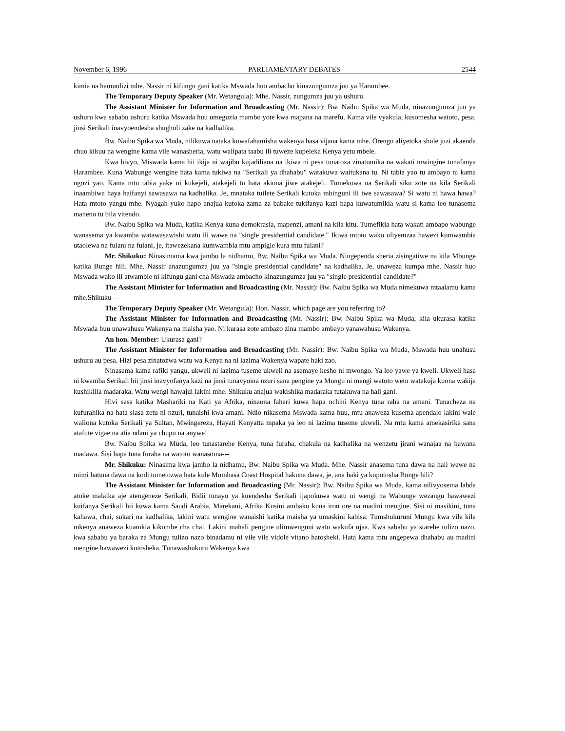November 6, 1996 PARLIAMENTARY DEBATES 2544
kimia na hamuulizi mhe. Nassir ni kifungu gani katika Mswada huo ambacho kinazungumza juu ya Harambee.
The Temporary Deputy Speaker (Mr. Wetangula): Mhe. Nassir, zungumza juu ya ushuru.
The Assistant Minister for Information and Broadcasting (Mr. Nassir): Bw. Naibu Spika wa Muda, ninazungumza juu ya ushuru kwa sababu ushuru katika Mswada huu umeguzia mambo yote kwa mapana na marefu. Kama vile vyakula, kusomesha watoto, pesa, jinsi Serikali inavyoendesha shughuli zake na kadhalika.
Bw. Naibu Spika wa Muda, nilikuwa nataka kuwafahamisha wakenya hasa vijana kama mhe. Orengo aliyetoka shule juzi akaenda chuo kikuu na wengine kama vile wanasheria, watu walipata taabu ili tuweze kupeleka Kenya yetu mbele.
Kwa hivyo, Miswada kama hii ikija ni wajibu kujadiliana na ikiwa ni pesa tunatoza zinatumika na wakati mwingine tunafanya Harambee. Kuna Wabunge wengine hata kama tukiwa na "Serikali ya dhahabu" watakuwa waitukana tu. Ni tabia yao tu ambayo ni kama ngozi yao. Kama mtu tabia yake ni kukejeli, atakejeli tu hata akiona jiwe atakejeli. Tumekuwa na Serikali siku zote na kila Serikali inaambiwa haya haifanyi sawasawa na kadhalika. Je, mnataka tuilete Serikali kutoka mbinguni ili iwe sawasawa? Si watu ni hawa hawa? Hata mtoto yangu mhe. Nyagah yuko hapo anajua kutoka zama za babake tukifanya kazi hapa kuwatumikia watu si kama leo tunasema maneno tu bila vitendo.
Bw. Naibu Spika wa Muda, katika Kenya kuna demokrasia, mapenzi, amani na kila kitu. Tumefikia hata wakati ambapo wabunge wanasema ya kwamba watawasawishi watu ili wawe na "single presidential candidate." Ikiwa mtoto wako uliyemzaa hawezi kumwambia utaolewa na fulani na fulani, je, itawezekana kumwambia mtu ampigie kura mtu fulani?
Mr. Shikuku: Ninasimama kwa jambo la nidhamu, Bw. Naibu Spika wa Muda. Ningependa sheria zisingatiwe na kila Mbunge katika Bunge hili. Mhe. Nassir anazungumza juu ya "single presidential candidate" na kadhalika. Je, unaweza kumpa mhe. Nassir huo Mswada wako ili atwambie ni kifungu gani cha Mswada ambacho kinazungumza juu ya "single presidential candidate?"
The Assistant Minister for Information and Broadcasting (Mr. Nassir): Bw. Naibu Spika wa Muda nimekuwa mtaalamu kama mhe.Shikuku---
The Temporary Deputy Speaker (Mr. Wetangula): Hon. Nassir, which page are you referring to?
The Assistant Minister for Information and Broadcasting (Mr. Nassir): Bw. Naibu Spika wa Muda, kila ukurasa katika Mswada huu unawahusu Wakenya na maisha yao. Ni kurasa zote ambazo zina mambo ambayo yanawahusu Wakenya.
An hon. Member: Ukurasa gani?
The Assistant Minister for Information and Broadcasting (Mr. Nassir): Bw. Naibu Spika wa Muda, Mswada huu unahusu ushuru au pesa. Hizi pesa zinatozwa watu wa Kenya na ni lazima Wakenya wapate haki zao.
Ninasema kama rafiki yangu, ukweli ni lazima tuseme ukweli na asemaye kesho ni mwongo. Ya leo yawe ya kweli. Ukweli hasa ni kwamba Serikali hii jinsi inavyofanya kazi na jinsi tunavyoina nzuri sana pengine ya Mungu ni mengi watoto wetu watakuja kuona wakija kushikilia madaraka. Watu wengi hawajui lakini mhe. Shikuku anajua wakishika madaraka tutakuwa na hali gani.
Hivi sasa katika Mashariki na Kati ya Afrika, ninaona fahari kuwa hapa nchini Kenya tuna raha na amani. Tunacheza na kufurahika na hata siasa zetu ni nzuri, tunaishi kwa amani. Ndio nikasema Mswada kama huu, mtu anaweza kusema apendalo lakini wale waliona kutoka Serikali ya Sultan, Mwingereza, Hayati Kenyatta mpaka ya leo ni lazima tuseme ukweli. Na mtu kama amekasirika sana atafute vigae na atia ndani ya chupu na anywe!
Bw. Naibu Spika wa Muda, leo tunastarehe Kenya, tuna furaha, chakula na kadhalika na wenzetu jirani wanajaa na hawana madawa. Sisi hapa tuna furaha na watoto wanasoma---
Mr. Shikuku: Ninasima kwa jambo la nidhamu, Bw. Naibu Spika wa Muda. Mhe. Nassir anasema tuna dawa na hali wewe na mimi hatuna dawa na kodi tumetozwa hata kule Mombasa Coast Hospital hakuna dawa, je, ana haki ya kupotosha Bunge hili?
The Assistant Minister for Information and Broadcasting (Mr. Nassir): Bw. Naibu Spika wa Muda, kama nilivyosema labda atoke malaika aje atengeneze Serikali. Bidii tunayo ya kuendesha Serikali ijapokuwa watu ni wengi na Wabunge wezangu hawawezi kuifanya Serikali hii kuwa kama Saudi Arabia, Marekani, Afrika Kusini ambako kuna iron ore na madini mengine. Sisi ni masikini, tuna kahawa, chai, sukari na kadhalika, lakini watu wengine wanaishi katika maisha ya umaskini kabisa. Tumshukuruni Mungu kwa vile kila mkenya anaweza kuamkia kikombe cha chai. Lakini mahali pengine ulimwenguni watu wakufa njaa. Kwa sababu ya starehe tulizo nazo, kwa sababu ya baraka za Mungu tulizo nazo binadamu ni vile vile vidole vitano hatosheki. Hata kama mtu angepewa dhahabu au madini mengine hawawezi kutosheka. Tunawashukuru Wakenya kwa